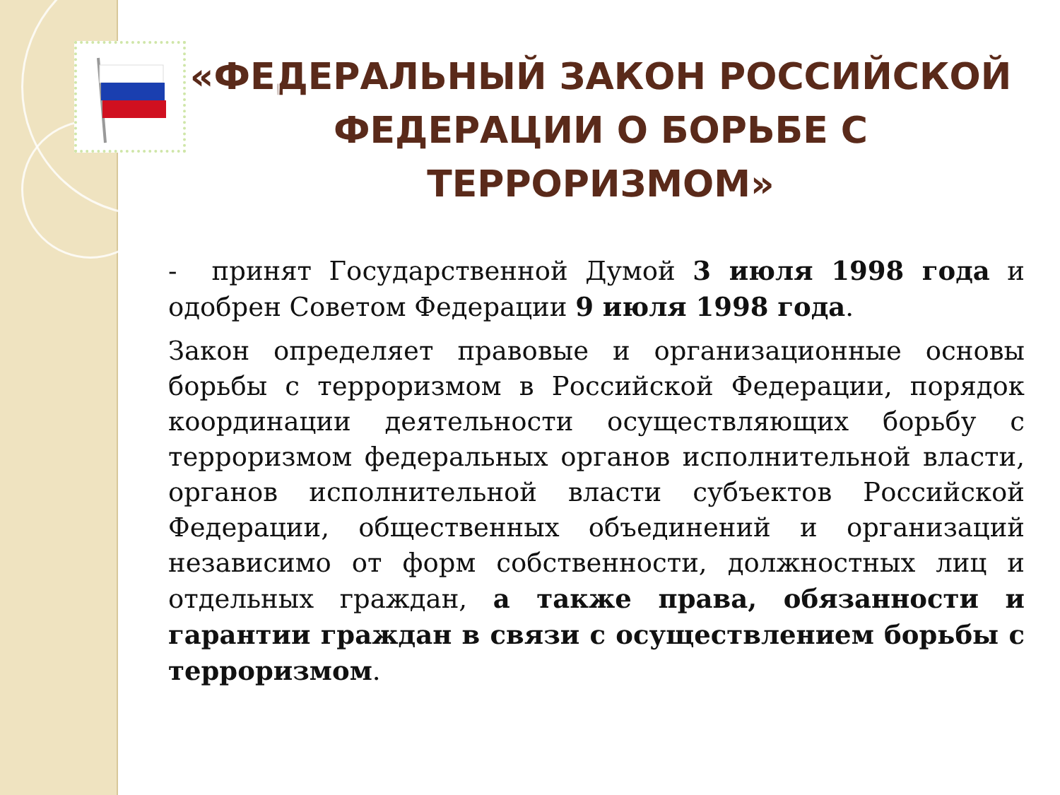«ФЕДЕРАЛЬНЫЙ ЗАКОН РОССИЙСКОЙ ФЕДЕРАЦИИ О БОРЬБЕ С ТЕРРОРИЗМОМ»
- принят Государственной Думой 3 июля 1998 года и одобрен Советом Федерации 9 июля 1998 года.
Закон определяет правовые и организационные основы борьбы с терроризмом в Российской Федерации, порядок координации деятельности осуществляющих борьбу с терроризмом федеральных органов исполнительной власти, органов исполнительной власти субъектов Российской Федерации, общественных объединений и организаций независимо от форм собственности, должностных лиц и отдельных граждан, а также права, обязанности и гарантии граждан в связи с осуществлением борьбы с терроризмом.